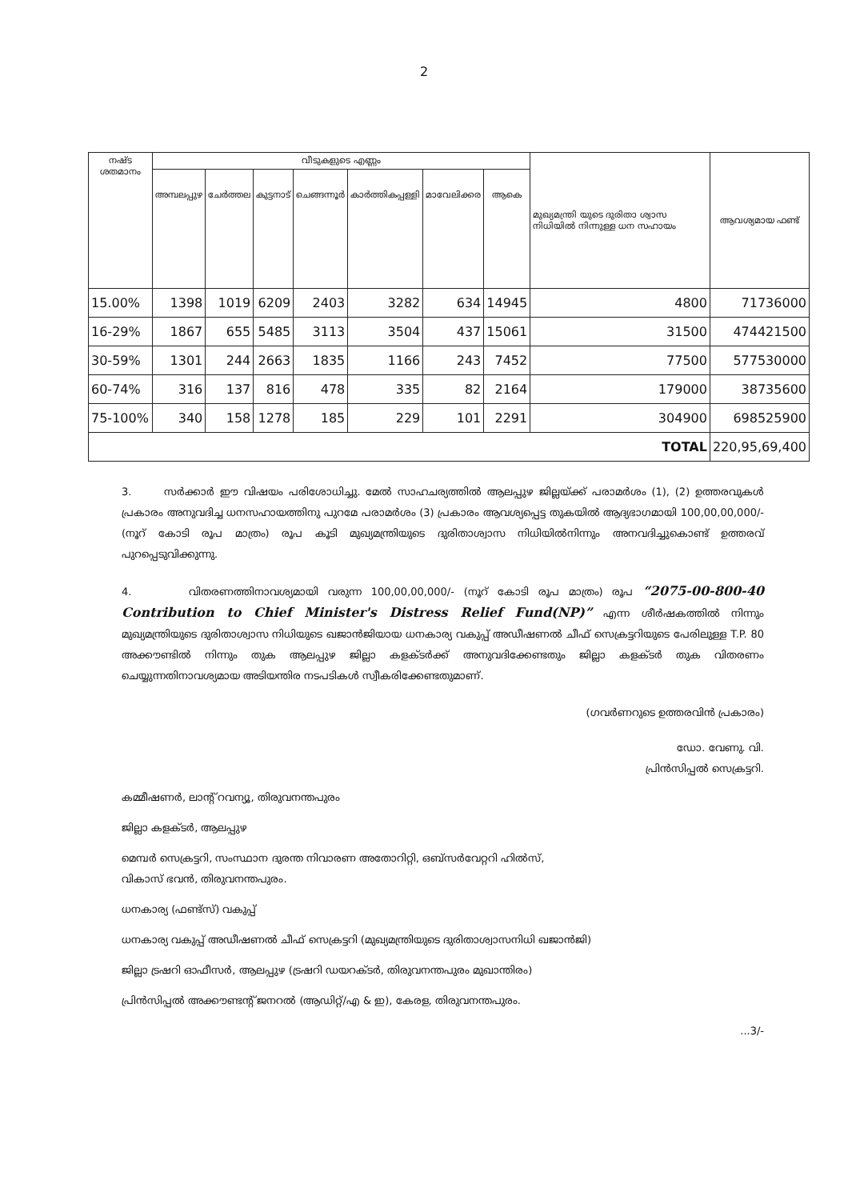2
| നഷ്ട ശതമാനം | വീടുകളുടെ എണ്ണം | | | | | | | മുഖ്യമന്ത്രി യുടെ ദുരിതാ ശ്വാസ നിധിയിൽ നിന്നുള്ള ധന സഹായം | ആവശ്യമായ ഫണ്ട് |
| --- | --- | --- | --- | --- | --- | --- | --- | --- | --- |
| | അമ്പലപ്പുഴ | ചേർത്തല | കുട്ടനാട് | ചെങ്ങന്നൂർ | കാർത്തികപ്പള്ളി | മാവേലിക്കര | ആകെ | | |
| 15.00% | 1398 | 1019 | 6209 | 2403 | 3282 | 634 | 14945 | 4800 | 71736000 |
| 16-29% | 1867 | 655 | 5485 | 3113 | 3504 | 437 | 15061 | 31500 | 474421500 |
| 30-59% | 1301 | 244 | 2663 | 1835 | 1166 | 243 | 7452 | 77500 | 577530000 |
| 60-74% | 316 | 137 | 816 | 478 | 335 | 82 | 2164 | 179000 | 38735600 |
| 75-100% | 340 | 158 | 1278 | 185 | 229 | 101 | 2291 | 304900 | 698525900 |
| TOTAL | | | | | | | | | 220,95,69,400 |
3. സർക്കാർ ഈ വിഷയം പരിശോധിച്ചു. മേൽ സാഹചര്യത്തിൽ ആലപ്പുഴ ജില്ലയ്ക്ക് പരാമർശം (1), (2) ഉത്തരവുകൾ പ്രകാരം അനുവദിച്ച ധനസഹായത്തിനു പുറമേ പരാമർശം (3) പ്രകാരം ആവശ്യപ്പെട്ട തുകയിൽ ആദ്യഭാഗമായി 100,00,00,000/- (നൂറ് കോടി രൂപ മാത്രം) രൂപ കൂടി മുഖ്യമന്ത്രിയുടെ ദുരിതാശ്വാസ നിധിയിൽനിന്നും അനവദിച്ചുകൊണ്ട് ഉത്തരവ് പുറപ്പെടുവിക്കുന്നു.
4. വിതരണത്തിനാവശ്യമായി വരുന്ന 100,00,00,000/- (നൂറ് കോടി രൂപ മാത്രം) രൂപ “2075-00-800-40 Contribution to Chief Minister's Distress Relief Fund(NP)” എന്ന ശീർഷകത്തിൽ നിന്നും മുഖ്യമന്ത്രിയുടെ ദുരിതാശ്വാസ നിധിയുടെ ഖജാൻജിയായ ധനകാര്യ വകുപ്പ് അഡീഷണൽ ചീഫ് സെക്രട്ടറിയുടെ പേരിലുള്ള T.P. 80 അക്കൗണ്ടിൽ നിന്നും തുക ആലപ്പുഴ ജില്ലാ കളക്ടർക്ക് അനുവദിക്കേണ്ടതും ജില്ലാ കളക്ടർ തുക വിതരണം ചെയ്യുന്നതിനാവശ്യമായ അടിയന്തിര നടപടികൾ സ്വീകരിക്കേണ്ടതുമാണ്.
(ഗവർണറുടെ ഉത്തരവിൻ പ്രകാരം)
ഡോ. വേണു. വി.
പ്രിൻസിപ്പൽ സെക്രട്ടറി.
കമ്മീഷണർ, ലാന്റ് റവന്യൂ, തിരുവനന്തപുരം
ജില്ലാ കളക്ടർ, ആലപ്പുഴ
മെമ്പർ സെക്രട്ടറി, സംസ്ഥാന ദുരന്ത നിവാരണ അതോറിറ്റി, ഒബ്സർവേറ്ററി ഹിൽസ്,
വികാസ് ഭവൻ, തിരുവനന്തപുരം.
ധനകാര്യ (ഫണ്ട്സ്) വകുപ്പ്
ധനകാര്യ വകുപ്പ് അഡീഷണൽ ചീഫ് സെക്രട്ടറി (മുഖ്യമന്ത്രിയുടെ ദുരിതാശ്വാസനിധി ഖജാൻജി)
ജില്ലാ ട്രഷറി ഓഫീസർ, ആലപ്പുഴ (ട്രഷറി ഡയറക്ടർ, തിരുവനന്തപുരം മുഖാന്തിരം)
പ്രിൻസിപ്പൽ അക്കൗണ്ടന്റ് ജനറൽ (ആഡിറ്റ്/എ & ഇ), കേരള, തിരുവനന്തപുരം.
...3/-